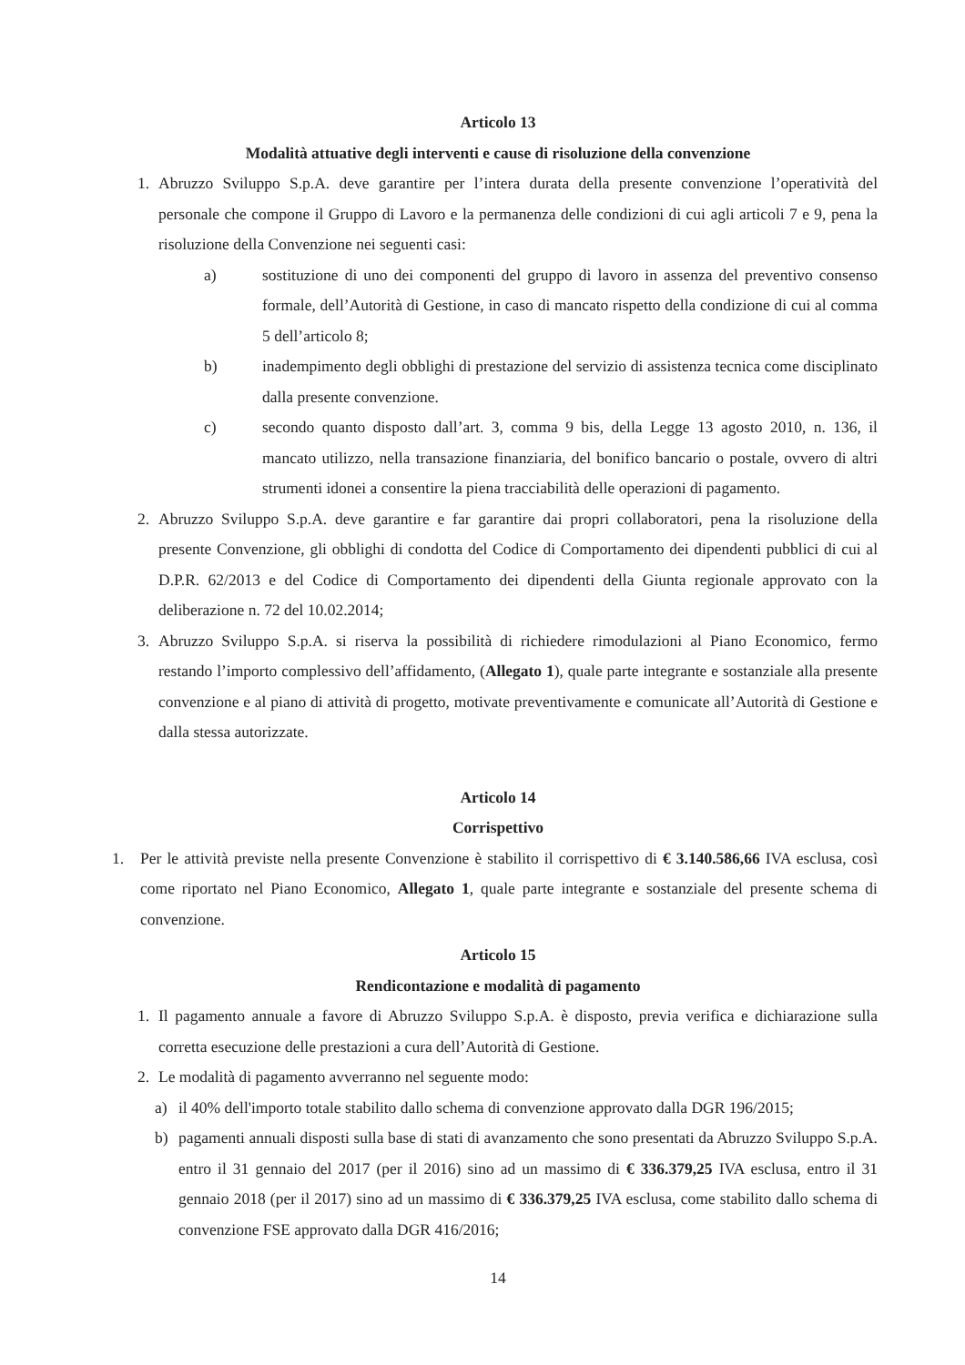Articolo 13
Modalità attuative degli interventi e cause di risoluzione della convenzione
1. Abruzzo Sviluppo S.p.A. deve garantire per l’intera durata della presente convenzione l’operatività del personale che compone il Gruppo di Lavoro e la permanenza delle condizioni di cui agli articoli 7 e 9, pena la risoluzione della Convenzione nei seguenti casi:
a) sostituzione di uno dei componenti del gruppo di lavoro in assenza del preventivo consenso formale, dell’Autorità di Gestione, in caso di mancato rispetto della condizione di cui al comma 5 dell’articolo 8;
b) inadempimento degli obblighi di prestazione del servizio di assistenza tecnica come disciplinato dalla presente convenzione.
c) secondo quanto disposto dall’art. 3, comma 9 bis, della Legge 13 agosto 2010, n. 136, il mancato utilizzo, nella transazione finanziaria, del bonifico bancario o postale, ovvero di altri strumenti idonei a consentire la piena tracciabilità delle operazioni di pagamento.
2. Abruzzo Sviluppo S.p.A. deve garantire e far garantire dai propri collaboratori, pena la risoluzione della presente Convenzione, gli obblighi di condotta del Codice di Comportamento dei dipendenti pubblici di cui al D.P.R. 62/2013 e del Codice di Comportamento dei dipendenti della Giunta regionale approvato con la deliberazione n. 72 del 10.02.2014;
3. Abruzzo Sviluppo S.p.A. si riserva la possibilità di richiedere rimodulazioni al Piano Economico, fermo restando l’importo complessivo dell’affidamento, (Allegato 1), quale parte integrante e sostanziale alla presente convenzione e al piano di attività di progetto, motivate preventivamente e comunicate all’Autorità di Gestione e dalla stessa autorizzate.
Articolo 14
Corrispettivo
1. Per le attività previste nella presente Convenzione è stabilito il corrispettivo di € 3.140.586,66 IVA esclusa, così come riportato nel Piano Economico, Allegato 1, quale parte integrante e sostanziale del presente schema di convenzione.
Articolo 15
Rendicontazione e modalità di pagamento
1. Il pagamento annuale a favore di Abruzzo Sviluppo S.p.A. è disposto, previa verifica e dichiarazione sulla corretta esecuzione delle prestazioni a cura dell’Autorità di Gestione.
2. Le modalità di pagamento avverranno nel seguente modo:
a) il 40% dell'importo totale stabilito dallo schema di convenzione approvato dalla DGR 196/2015;
b) pagamenti annuali disposti sulla base di stati di avanzamento che sono presentati da Abruzzo Sviluppo S.p.A. entro il 31 gennaio del 2017 (per il 2016) sino ad un massimo di € 336.379,25 IVA esclusa, entro il 31 gennaio 2018 (per il 2017) sino ad un massimo di € 336.379,25 IVA esclusa, come stabilito dallo schema di convenzione FSE approvato dalla DGR 416/2016;
14